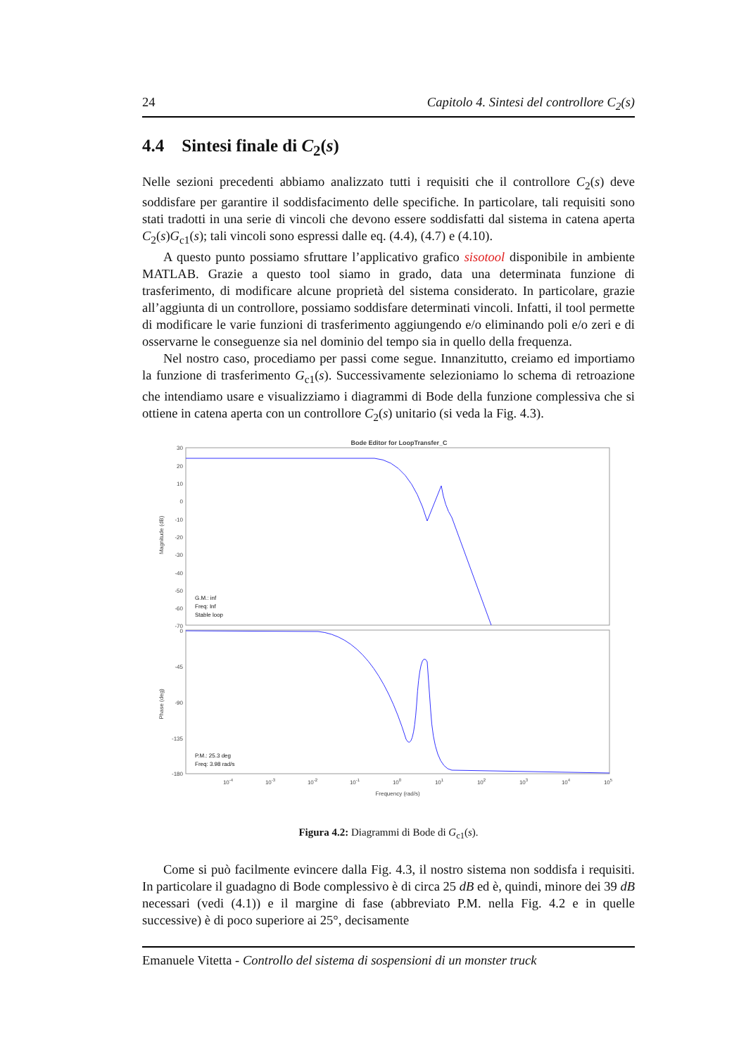24 Capitolo 4. Sintesi del controllore C<sub>2</sub>(s)
4.4 Sintesi finale di C<sub>2</sub>(s)
Nelle sezioni precedenti abbiamo analizzato tutti i requisiti che il controllore C<sub>2</sub>(s) deve soddisfare per garantire il soddisfacimento delle specifiche. In particolare, tali requisiti sono stati tradotti in una serie di vincoli che devono essere soddisfatti dal sistema in catena aperta C<sub>2</sub>(s)G<sub>c1</sub>(s); tali vincoli sono espressi dalle eq. (4.4), (4.7) e (4.10).
A questo punto possiamo sfruttare l’applicativo grafico sisotool disponibile in ambiente MATLAB. Grazie a questo tool siamo in grado, data una determinata funzione di trasferimento, di modificare alcune proprietà del sistema considerato. In particolare, grazie all’aggiunta di un controllore, possiamo soddisfare determinati vincoli. Infatti, il tool permette di modificare le varie funzioni di trasferimento aggiungendo e/o eliminando poli e/o zeri e di osservarne le conseguenze sia nel dominio del tempo sia in quello della frequenza.
Nel nostro caso, procediamo per passi come segue. Innanzitutto, creiamo ed importiamo la funzione di trasferimento G<sub>c1</sub>(s). Successivamente selezioniamo lo schema di retroazione che intendiamo usare e visualizziamo i diagrammi di Bode della funzione complessiva che si ottiene in catena aperta con un controllore C<sub>2</sub>(s) unitario (si veda la Fig. 4.3).
Bode Editor for LoopTransfer_C
30
20
10
0
-10
-20
-30
-40
-50
-60
-70
0
-45
-90
-135
-180
Magnitude (dB)
Phase (deg)
G.M.: inf
Freq: Inf
Stable loop
P.M.: 25.3 deg
Freq: 3.98 rad/s
10-4
10-3
10-2
10-1
100
101
102
103
104
105
Frequency (rad/s)
Figura 4.2: Diagrammi di Bode di G<sub>c1</sub>(s).
Come si può facilmente evincere dalla Fig. 4.3, il nostro sistema non soddisfa i requisiti. In particolare il guadagno di Bode complessivo è di circa 25 dB ed è, quindi, minore dei 39 dB necessari (vedi (4.1)) e il margine di fase (abbreviato P.M. nella Fig. 4.2 e in quelle successive) è di poco superiore ai 25°, decisamente
Emanuele Vitetta - Controllo del sistema di sospensioni di un monster truck